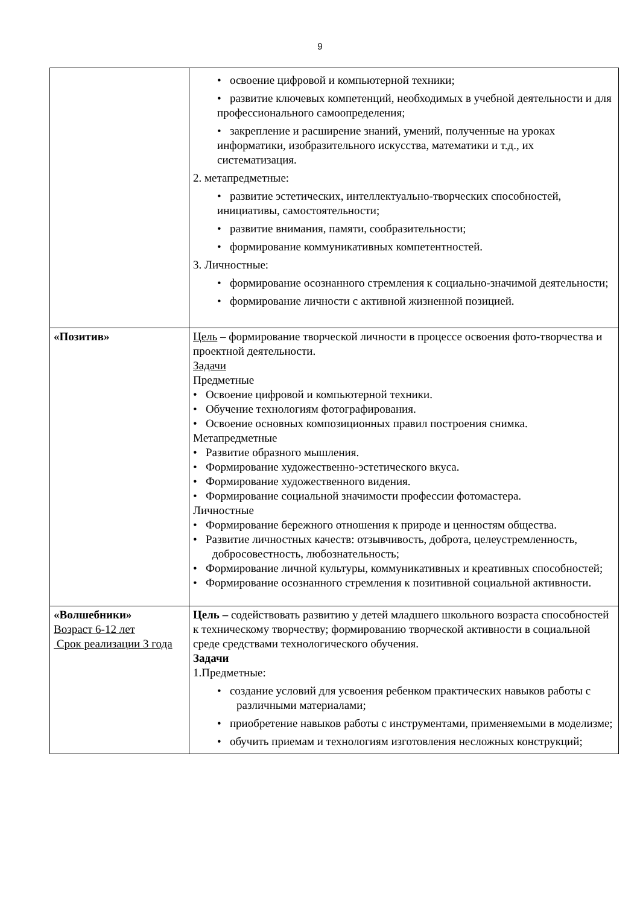9
| | • освоение цифровой и компьютерной техники; • развитие ключевых компетенций, необходимых в учебной деятельности и для профессионального самоопределения; • закрепление и расширение знаний, умений, полученные на уроках информатики, изобразительного искусства, математики и т.д., их систематизация. 2. метапредметные: • развитие эстетических, интеллектуально-творческих способностей, инициативы, самостоятельности; • развитие внимания, памяти, сообразительности; • формирование коммуникативных компетентностей. 3. Личностные: • формирование осознанного стремления к социально-значимой деятельности; • формирование личности с активной жизненной позицией. |
| «Позитив» | Цель – формирование творческой личности в процессе освоения фото-творчества и проектной деятельности. Задачи Предметные • Освоение цифровой и компьютерной техники. • Обучение технологиям фотографирования. • Освоение основных композиционных правил построения снимка. Метапредметные • Развитие образного мышления. • Формирование художественно-эстетического вкуса. • Формирование художественного видения. • Формирование социальной значимости профессии фотомастера. Личностные • Формирование бережного отношения к природе и ценностям общества. • Развитие личностных качеств: отзывчивость, доброта, целеустремленность, добросовестность, любознательность; • Формирование личной культуры, коммуникативных и креативных способностей; • Формирование осознанного стремления к позитивной социальной активности. |
| «Волшебники» Возраст 6-12 лет Срок реализации 3 года | Цель – содействовать развитию у детей младшего школьного возраста способностей к техническому творчеству; формированию творческой активности в социальной среде средствами технологического обучения. Задачи 1.Предметные: • создание условий для усвоения ребенком практических навыков работы с различными материалами; • приобретение навыков работы с инструментами, применяемыми в моделизме; • обучить приемам и технологиям изготовления несложных конструкций; |